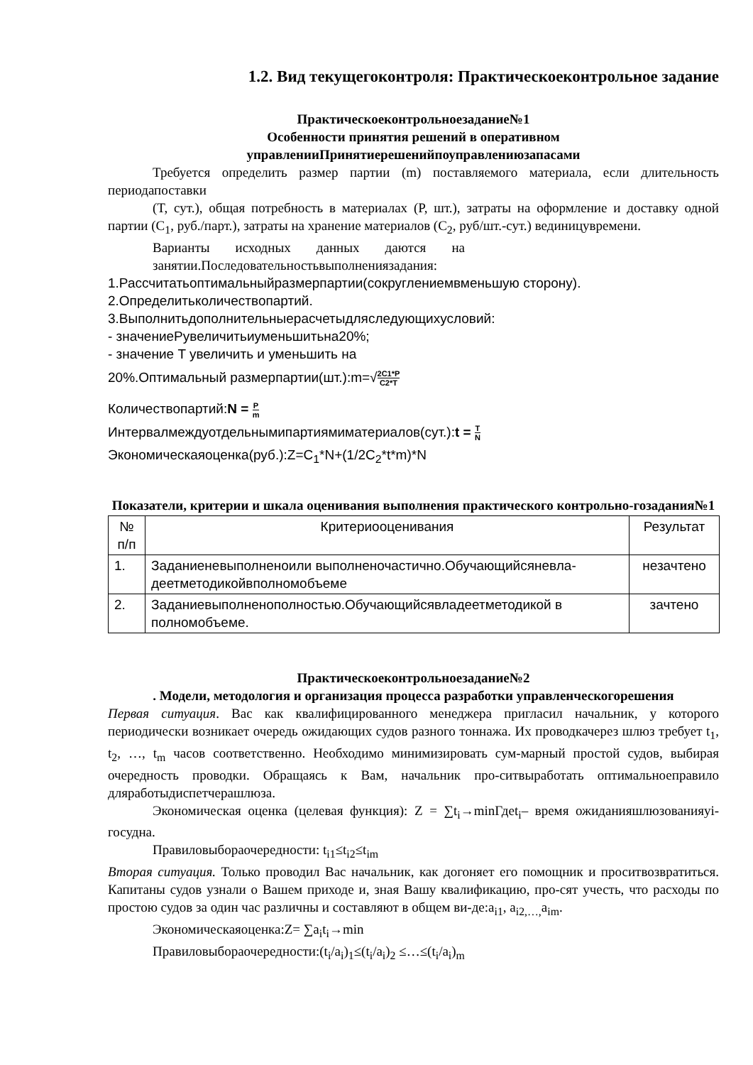1.2. Вид текущегоконтроля: Практическоеконтрольное задание
Практическоеконтрольноезадание№1
Особенности принятия решений в оперативном
управленииПринятиерешенийпоуправлениюзапасами
Требуется определить размер партии (m) поставляемого материала, если длительность периодапоставки
(T, сут.), общая потребность в материалах (P, шт.), затраты на оформление и доставку одной партии (C<sub>1</sub>, руб./парт.), затраты на хранение материалов (C<sub>2</sub>, руб/шт.-сут.) вединицувремени.
Варианты исходных данных даются на занятии.Последовательностьвыполнениязадания:
1.Рассчитатьоптимальныйразмерпартии(сокруглениемвменьшую сторону).
2.Определитьколичествопартий.
3.Выполнитьдополнительныерасчетыдляследующихусловий:
- значениеPувеличитьиуменьшитьна20%;
- значение T увеличить и уменьшить на
20%.Оптимальный размерпартии(шт.):m=√2C1*P C2*T
Количествопартий:N = P m
Интервалмеждуотдельнымипартиямиматериалов(сут.):t = T N
Экономическаяоценка(руб.):Z=C<sub>1</sub>*N+(1/2C<sub>2</sub>*t*m)*N
Показатели, критерии и шкала оценивания выполнения практического контрольно-гозадания№1
| № п/п | Критериооценивания | Результат |
| --- | --- | --- |
| 1. | Заданиеневыполненоили выполненочастично.Обучающийсяневла-деетметодикойвполномобъеме | незачтено |
| 2. | Заданиевыполненополностью.Обучающийсявладеетметодикой в полномобъеме. | зачтено |
Практическоеконтрольноезадание№2
. Модели, методология и организация процесса разработки управленческогорешения
Первая ситуация. Вас как квалифицированного менеджера пригласил начальник, у которого периодически возникает очередь ожидающих судов разного тоннажа. Их проводкачерез шлюз требует t<sub>1</sub>, t<sub>2</sub>, …, t<sub>m</sub> часов соответственно. Необходимо минимизировать сум-марный простой судов, выбирая очередность проводки. Обращаясь к Вам, начальник про-ситвыработать оптимальноеправило дляработыдиспетчерашлюза.
Экономическая оценка (целевая функция): Z = ∑t<sub>i</sub>→minГдеt<sub>i</sub>– время ожиданияшлюзованияуi-госудна.
Правиловыбораочередности: t<sub>i1</sub>≤t<sub>i2</sub>≤t<sub>im</sub>
Вторая ситуация. Только проводил Вас начальник, как догоняет его помощник и проситвозвратиться. Капитаны судов узнали о Вашем приходе и, зная Вашу квалификацию, про-сят учесть, что расходы по простою судов за один час различны и составляют в общем ви-де:a<sub>i1</sub>, a<sub>i2,…,</sub>a<sub>im</sub>.
Экономическаяоценка:Z= ∑a<sub>i</sub>t<sub>i</sub>→min
Правиловыбораочередности:(t<sub>i</sub>/a<sub>i</sub>)<sub>1</sub>≤(t<sub>i</sub>/a<sub>i</sub>)<sub>2</sub> ≤…≤(t<sub>i</sub>/a<sub>i</sub>)<sub>m</sub>